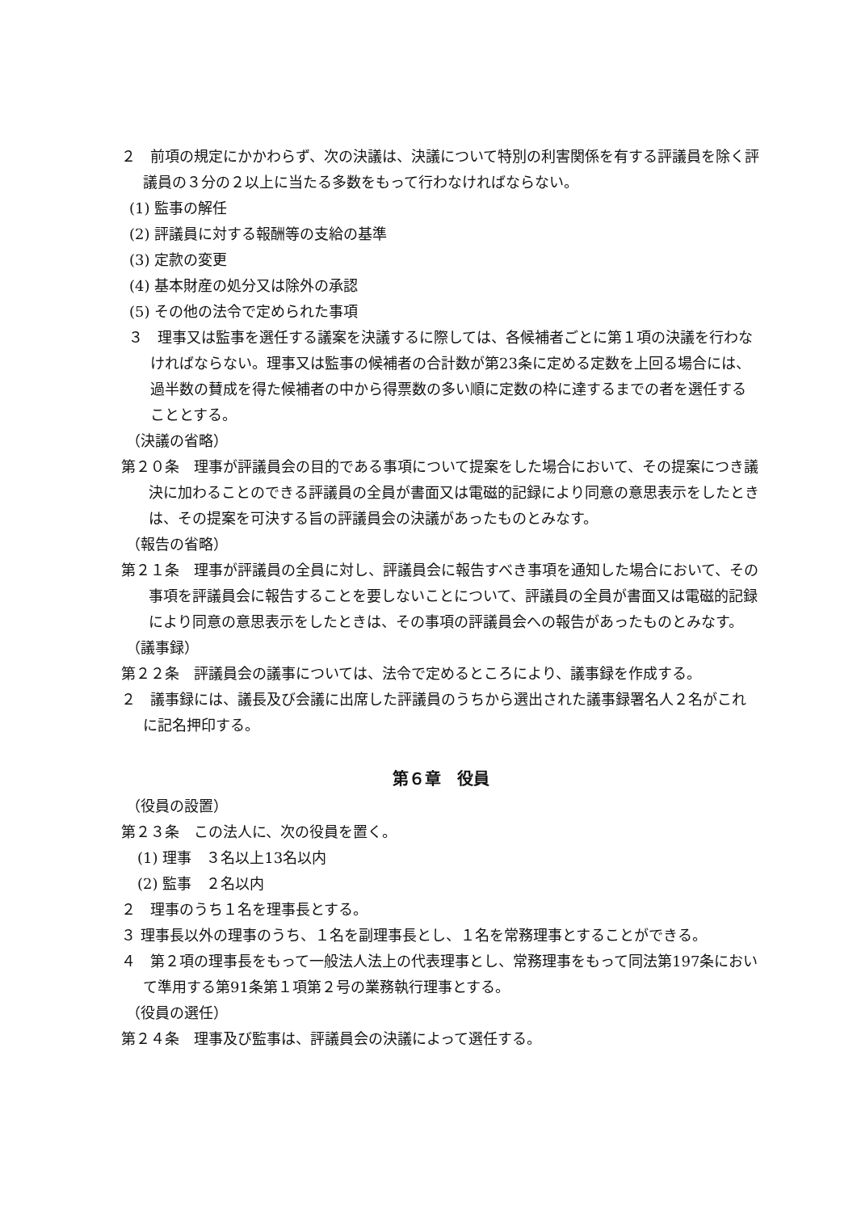２　前項の規定にかかわらず、次の決議は、決議について特別の利害関係を有する評議員を除く評議員の３分の２以上に当たる多数をもって行わなければならない。
(1) 監事の解任
(2) 評議員に対する報酬等の支給の基準
(3) 定款の変更
(4) 基本財産の処分又は除外の承認
(5) その他の法令で定められた事項
３　理事又は監事を選任する議案を決議するに際しては、各候補者ごとに第１項の決議を行わなければならない。理事又は監事の候補者の合計数が第23条に定める定数を上回る場合には、過半数の賛成を得た候補者の中から得票数の多い順に定数の枠に達するまでの者を選任することとする。
（決議の省略）
第２０条　理事が評議員会の目的である事項について提案をした場合において、その提案につき議決に加わることのできる評議員の全員が書面又は電磁的記録により同意の意思表示をしたときは、その提案を可決する旨の評議員会の決議があったものとみなす。
（報告の省略）
第２１条　理事が評議員の全員に対し、評議員会に報告すべき事項を通知した場合において、その事項を評議員会に報告することを要しないことについて、評議員の全員が書面又は電磁的記録により同意の意思表示をしたときは、その事項の評議員会への報告があったものとみなす。
（議事録）
第２２条　評議員会の議事については、法令で定めるところにより、議事録を作成する。
２　議事録には、議長及び会議に出席した評議員のうちから選出された議事録署名人２名がこれに記名押印する。
第６章　役員
（役員の設置）
第２３条　この法人に、次の役員を置く。
(1) 理事　３名以上13名以内
(2) 監事　２名以内
２　理事のうち１名を理事長とする。
３ 理事長以外の理事のうち、１名を副理事長とし、１名を常務理事とすることができる。
４　第２項の理事長をもって一般法人法上の代表理事とし、常務理事をもって同法第197条において準用する第91条第１項第２号の業務執行理事とする。
（役員の選任）
第２４条　理事及び監事は、評議員会の決議によって選任する。